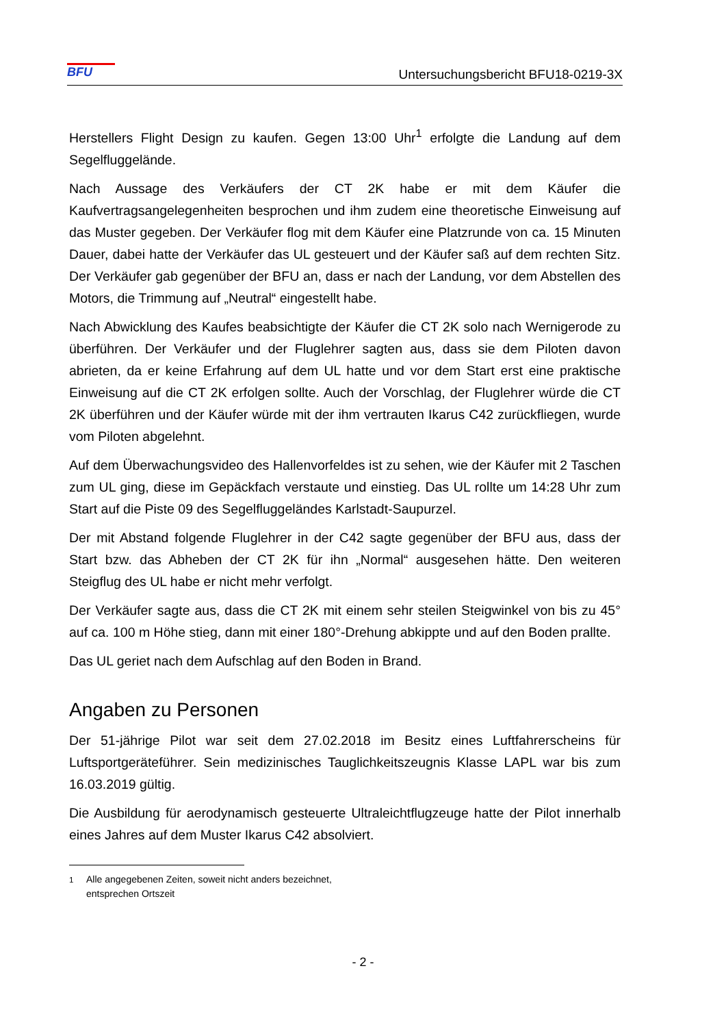BFU
Untersuchungsbericht BFU18-0219-3X
Herstellers Flight Design zu kaufen. Gegen 13:00 Uhr<sup>1</sup> erfolgte die Landung auf dem Segelfluggelände.
Nach Aussage des Verkäufers der CT 2K habe er mit dem Käufer die Kaufvertragsangelegenheiten besprochen und ihm zudem eine theoretische Einweisung auf das Muster gegeben. Der Verkäufer flog mit dem Käufer eine Platzrunde von ca. 15 Minuten Dauer, dabei hatte der Verkäufer das UL gesteuert und der Käufer saß auf dem rechten Sitz. Der Verkäufer gab gegenüber der BFU an, dass er nach der Landung, vor dem Abstellen des Motors, die Trimmung auf „Neutral“ eingestellt habe.
Nach Abwicklung des Kaufes beabsichtigte der Käufer die CT 2K solo nach Wernigerode zu überführen. Der Verkäufer und der Fluglehrer sagten aus, dass sie dem Piloten davon abrieten, da er keine Erfahrung auf dem UL hatte und vor dem Start erst eine praktische Einweisung auf die CT 2K erfolgen sollte. Auch der Vorschlag, der Fluglehrer würde die CT 2K überführen und der Käufer würde mit der ihm vertrauten Ikarus C42 zurückfliegen, wurde vom Piloten abgelehnt.
Auf dem Überwachungsvideo des Hallenvorfeldes ist zu sehen, wie der Käufer mit 2 Taschen zum UL ging, diese im Gepäckfach verstaute und einstieg. Das UL rollte um 14:28 Uhr zum Start auf die Piste 09 des Segelfluggeländes Karlstadt-Saupurzel.
Der mit Abstand folgende Fluglehrer in der C42 sagte gegenüber der BFU aus, dass der Start bzw. das Abheben der CT 2K für ihn „Normal“ ausgesehen hätte. Den weiteren Steigflug des UL habe er nicht mehr verfolgt.
Der Verkäufer sagte aus, dass die CT 2K mit einem sehr steilen Steigwinkel von bis zu 45° auf ca. 100 m Höhe stieg, dann mit einer 180°-Drehung abkippte und auf den Boden prallte.
Das UL geriet nach dem Aufschlag auf den Boden in Brand.
Angaben zu Personen
Der 51-jährige Pilot war seit dem 27.02.2018 im Besitz eines Luftfahrerscheins für Luftsportgeräteführer. Sein medizinisches Tauglichkeitszeugnis Klasse LAPL war bis zum 16.03.2019 gültig.
Die Ausbildung für aerodynamisch gesteuerte Ultraleichtflugzeuge hatte der Pilot innerhalb eines Jahres auf dem Muster Ikarus C42 absolviert.
<sup>1</sup> Alle angegebenen Zeiten, soweit nicht anders bezeichnet,
entsprechen Ortszeit
- 2 -